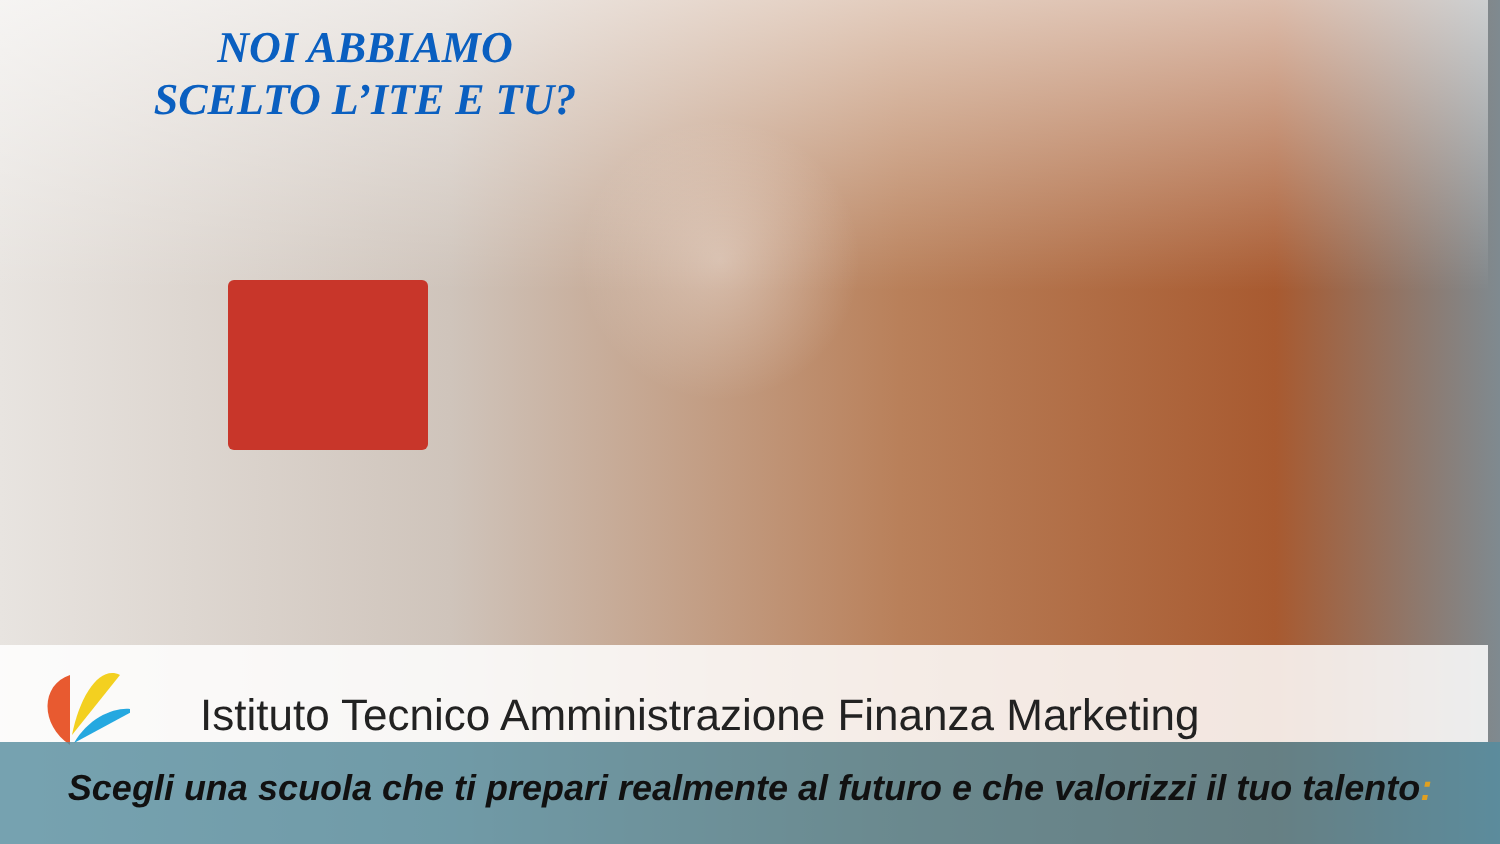NOI ABBIAMO
SCELTO L’ITE E TU?
Istituto Tecnico Amministrazione Finanza Marketing
Scegli una scuola che ti prepari realmente al futuro e che valorizzi il tuo talento: